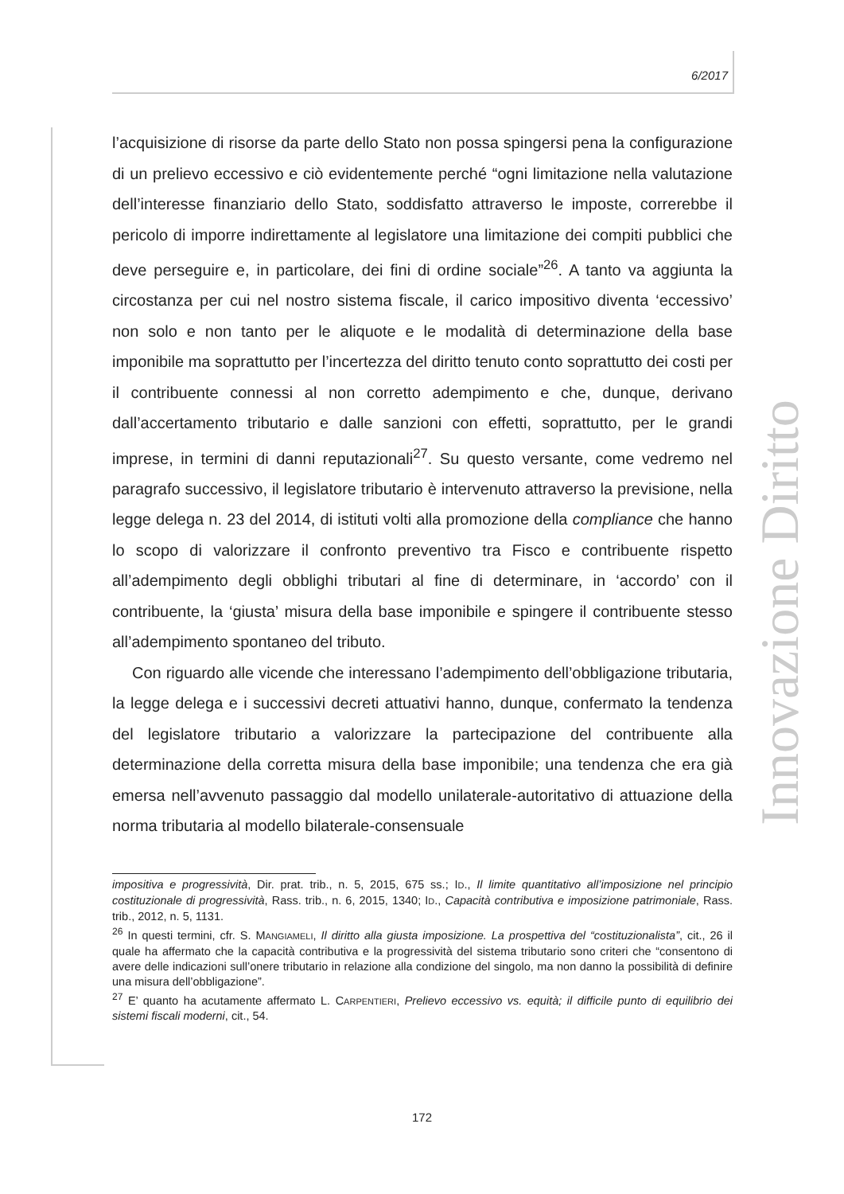6/2017
Innovazione Diritto
l’acquisizione di risorse da parte dello Stato non possa spingersi pena la configurazione di un prelievo eccessivo e ciò evidentemente perché “ogni limitazione nella valutazione dell’interesse finanziario dello Stato, soddisfatto attraverso le imposte, correrebbe il pericolo di imporre indirettamente al legislatore una limitazione dei compiti pubblici che deve perseguire e, in particolare, dei fini di ordine sociale”<sup>26</sup>. A tanto va aggiunta la circostanza per cui nel nostro sistema fiscale, il carico impositivo diventa ‘eccessivo’ non solo e non tanto per le aliquote e le modalità di determinazione della base imponibile ma soprattutto per l’incertezza del diritto tenuto conto soprattutto dei costi per il contribuente connessi al non corretto adempimento e che, dunque, derivano dall’accertamento tributario e dalle sanzioni con effetti, soprattutto, per le grandi imprese, in termini di danni reputazionali<sup>27</sup>. Su questo versante, come vedremo nel paragrafo successivo, il legislatore tributario è intervenuto attraverso la previsione, nella legge delega n. 23 del 2014, di istituti volti alla promozione della compliance che hanno lo scopo di valorizzare il confronto preventivo tra Fisco e contribuente rispetto all’adempimento degli obblighi tributari al fine di determinare, in ‘accordo’ con il contribuente, la ‘giusta’ misura della base imponibile e spingere il contribuente stesso all’adempimento spontaneo del tributo.
Con riguardo alle vicende che interessano l’adempimento dell’obbligazione tributaria, la legge delega e i successivi decreti attuativi hanno, dunque, confermato la tendenza del legislatore tributario a valorizzare la partecipazione del contribuente alla determinazione della corretta misura della base imponibile; una tendenza che era già emersa nell’avvenuto passaggio dal modello unilaterale-autoritativo di attuazione della norma tributaria al modello bilaterale-consensuale
impositiva e progressività, Dir. prat. trib., n. 5, 2015, 675 ss.; ID., Il limite quantitativo all’imposizione nel principio costituzionale di progressività, Rass. trib., n. 6, 2015, 1340; ID., Capacità contributiva e imposizione patrimoniale, Rass. trib., 2012, n. 5, 1131.
<sup>26</sup> In questi termini, cfr. S. MANGIAMELI, Il diritto alla giusta imposizione. La prospettiva del “costituzionalista”, cit., 26 il quale ha affermato che la capacità contributiva e la progressività del sistema tributario sono criteri che “consentono di avere delle indicazioni sull’onere tributario in relazione alla condizione del singolo, ma non danno la possibilità di definire una misura dell’obbligazione”.
<sup>27</sup> E’ quanto ha acutamente affermato L. CARPENTIERI, Prelievo eccessivo vs. equità; il difficile punto di equilibrio dei sistemi fiscali moderni, cit., 54.
172